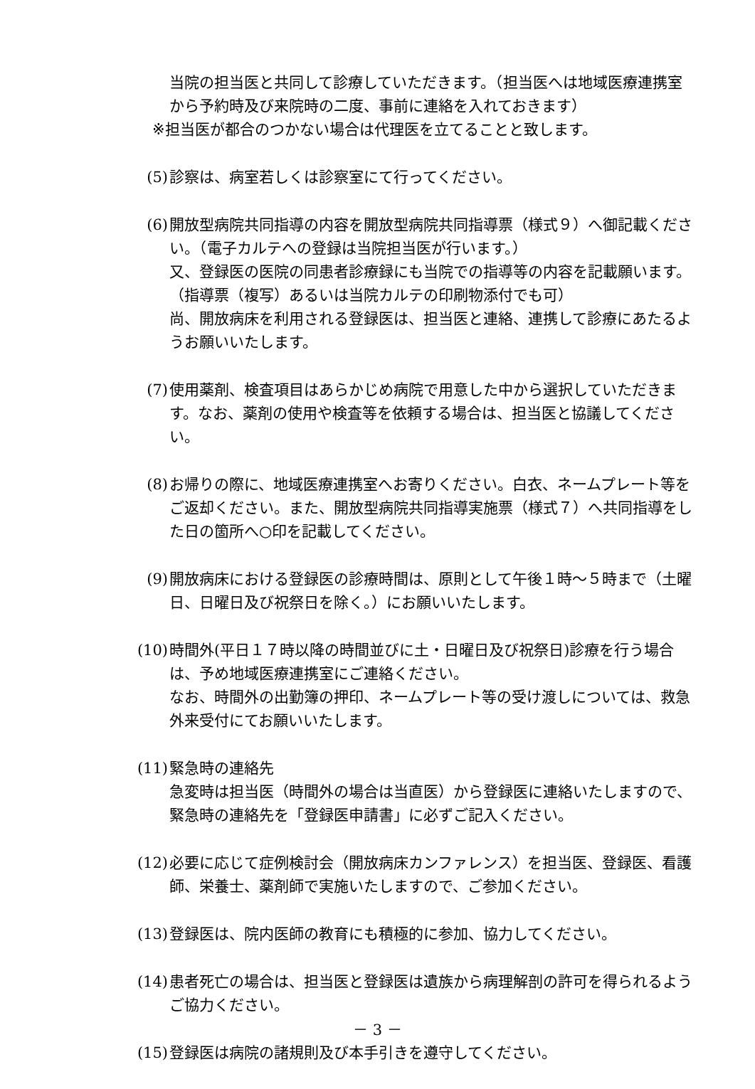当院の担当医と共同して診療していただきます。（担当医へは地域医療連携室から予約時及び来院時の二度、事前に連絡を入れておきます）
※担当医が都合のつかない場合は代理医を立てることと致します。
(5) 診察は、病室若しくは診察室にて行ってください。
(6) 開放型病院共同指導の内容を開放型病院共同指導票（様式９）へ御記載ください。（電子カルテへの登録は当院担当医が行います。）
又、登録医の医院の同患者診療録にも当院での指導等の内容を記載願います。（指導票（複写）あるいは当院カルテの印刷物添付でも可）
尚、開放病床を利用される登録医は、担当医と連絡、連携して診療にあたるようお願いいたします。
(7) 使用薬剤、検査項目はあらかじめ病院で用意した中から選択していただきます。なお、薬剤の使用や検査等を依頼する場合は、担当医と協議してください。
(8) お帰りの際に、地域医療連携室へお寄りください。白衣、ネームプレート等をご返却ください。また、開放型病院共同指導実施票（様式７）へ共同指導をした日の箇所へ○印を記載してください。
(9) 開放病床における登録医の診療時間は、原則として午後１時～５時まで（土曜日、日曜日及び祝祭日を除く。）にお願いいたします。
(10) 時間外(平日１７時以降の時間並びに土・日曜日及び祝祭日)診療を行う場合は、予め地域医療連携室にご連絡ください。
なお、時間外の出勤簿の押印、ネームプレート等の受け渡しについては、救急外来受付にてお願いいたします。
(11) 緊急時の連絡先
急変時は担当医（時間外の場合は当直医）から登録医に連絡いたしますので、緊急時の連絡先を「登録医申請書」に必ずご記入ください。
(12) 必要に応じて症例検討会（開放病床カンファレンス）を担当医、登録医、看護師、栄養士、薬剤師で実施いたしますので、ご参加ください。
(13) 登録医は、院内医師の教育にも積極的に参加、協力してください。
(14) 患者死亡の場合は、担当医と登録医は遺族から病理解剖の許可を得られるようご協力ください。
(15) 登録医は病院の諸規則及び本手引きを遵守してください。
－ 3 －